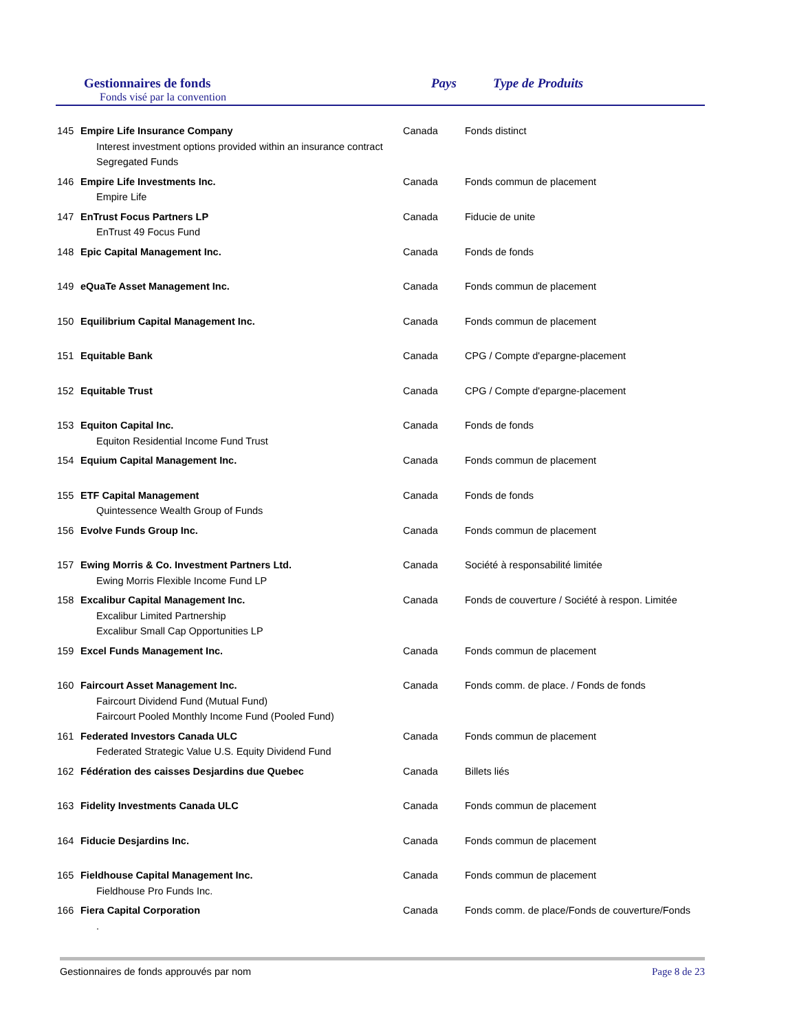Gestionnaires de fonds
Fonds visé par la convention
Pays Type de Produits
| 145 | Empire Life Insurance Company Interest investment options provided within an insurance contract Segregated Funds | Canada | Fonds distinct |
| 146 | Empire Life Investments Inc. Empire Life | Canada | Fonds commun de placement |
| 147 | EnTrust Focus Partners LP EnTrust 49 Focus Fund | Canada | Fiducie de unite |
| 148 | Epic Capital Management Inc. | Canada | Fonds de fonds |
| 149 | eQuaTe Asset Management Inc. | Canada | Fonds commun de placement |
| 150 | Equilibrium Capital Management Inc. | Canada | Fonds commun de placement |
| 151 | Equitable Bank | Canada | CPG / Compte d'epargne-placement |
| 152 | Equitable Trust | Canada | CPG / Compte d'epargne-placement |
| 153 | Equiton Capital Inc. Equiton Residential Income Fund Trust | Canada | Fonds de fonds |
| 154 | Equium Capital Management Inc. | Canada | Fonds commun de placement |
| 155 | ETF Capital Management Quintessence Wealth Group of Funds | Canada | Fonds de fonds |
| 156 | Evolve Funds Group Inc. | Canada | Fonds commun de placement |
| 157 | Ewing Morris & Co. Investment Partners Ltd. Ewing Morris Flexible Income Fund LP | Canada | Société à responsabilité limitée |
| 158 | Excalibur Capital Management Inc. Excalibur Limited Partnership Excalibur Small Cap Opportunities LP | Canada | Fonds de couverture / Société à respon. Limitée |
| 159 | Excel Funds Management Inc. | Canada | Fonds commun de placement |
| 160 | Faircourt Asset Management Inc. Faircourt Dividend Fund (Mutual Fund) Faircourt Pooled Monthly Income Fund (Pooled Fund) | Canada | Fonds comm. de place. / Fonds de fonds |
| 161 | Federated Investors Canada ULC Federated Strategic Value U.S. Equity Dividend Fund | Canada | Fonds commun de placement |
| 162 | Fédération des caisses Desjardins due Quebec | Canada | Billets liés |
| 163 | Fidelity Investments Canada ULC | Canada | Fonds commun de placement |
| 164 | Fiducie Desjardins Inc. | Canada | Fonds commun de placement |
| 165 | Fieldhouse Capital Management Inc. Fieldhouse Pro Funds Inc. | Canada | Fonds commun de placement |
| 166 | Fiera Capital Corporation . | Canada | Fonds comm. de place/Fonds de couverture/Fonds |
Gestionnaires de fonds approuvés par nom Page 8 de 23